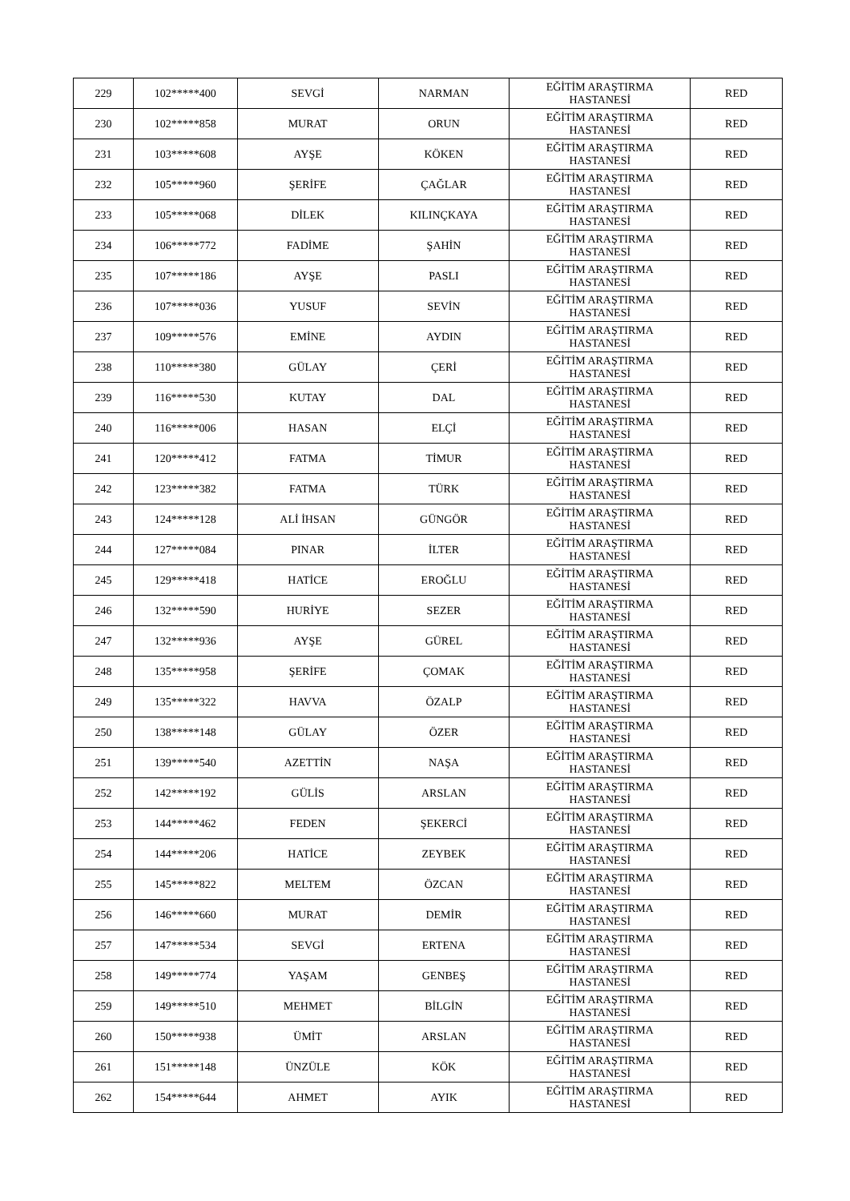| 229 | 102*****400 | SEVGİ | NARMAN | EĞİTİM ARAŞTIRMA HASTANESİ | RED |
| 230 | 102*****858 | MURAT | ORUN | EĞİTİM ARAŞTIRMA HASTANESİ | RED |
| 231 | 103*****608 | AYŞE | KÖKEN | EĞİTİM ARAŞTIRMA HASTANESİ | RED |
| 232 | 105*****960 | ŞERİFE | ÇAĞLAR | EĞİTİM ARAŞTIRMA HASTANESİ | RED |
| 233 | 105*****068 | DİLEK | KILINÇKAYA | EĞİTİM ARAŞTIRMA HASTANESİ | RED |
| 234 | 106*****772 | FADİME | ŞAHİN | EĞİTİM ARAŞTIRMA HASTANESİ | RED |
| 235 | 107*****186 | AYŞE | PASLI | EĞİTİM ARAŞTIRMA HASTANESİ | RED |
| 236 | 107*****036 | YUSUF | SEVİN | EĞİTİM ARAŞTIRMA HASTANESİ | RED |
| 237 | 109*****576 | EMİNE | AYDIN | EĞİTİM ARAŞTIRMA HASTANESİ | RED |
| 238 | 110*****380 | GÜLAY | ÇERİ | EĞİTİM ARAŞTIRMA HASTANESİ | RED |
| 239 | 116*****530 | KUTAY | DAL | EĞİTİM ARAŞTIRMA HASTANESİ | RED |
| 240 | 116*****006 | HASAN | ELÇİ | EĞİTİM ARAŞTIRMA HASTANESİ | RED |
| 241 | 120*****412 | FATMA | TİMUR | EĞİTİM ARAŞTIRMA HASTANESİ | RED |
| 242 | 123*****382 | FATMA | TÜRK | EĞİTİM ARAŞTIRMA HASTANESİ | RED |
| 243 | 124*****128 | ALİ İHSAN | GÜNGÖR | EĞİTİM ARAŞTIRMA HASTANESİ | RED |
| 244 | 127*****084 | PINAR | İLTER | EĞİTİM ARAŞTIRMA HASTANESİ | RED |
| 245 | 129*****418 | HATİCE | EROĞLU | EĞİTİM ARAŞTIRMA HASTANESİ | RED |
| 246 | 132*****590 | HURİYE | SEZER | EĞİTİM ARAŞTIRMA HASTANESİ | RED |
| 247 | 132*****936 | AYŞE | GÜREL | EĞİTİM ARAŞTIRMA HASTANESİ | RED |
| 248 | 135*****958 | ŞERİFE | ÇOMAK | EĞİTİM ARAŞTIRMA HASTANESİ | RED |
| 249 | 135*****322 | HAVVA | ÖZALP | EĞİTİM ARAŞTIRMA HASTANESİ | RED |
| 250 | 138*****148 | GÜLAY | ÖZER | EĞİTİM ARAŞTIRMA HASTANESİ | RED |
| 251 | 139*****540 | AZETTİN | NAŞA | EĞİTİM ARAŞTIRMA HASTANESİ | RED |
| 252 | 142*****192 | GÜLİS | ARSLAN | EĞİTİM ARAŞTIRMA HASTANESİ | RED |
| 253 | 144*****462 | FEDEN | ŞEKERCİ | EĞİTİM ARAŞTIRMA HASTANESİ | RED |
| 254 | 144*****206 | HATİCE | ZEYBEK | EĞİTİM ARAŞTIRMA HASTANESİ | RED |
| 255 | 145*****822 | MELTEM | ÖZCAN | EĞİTİM ARAŞTIRMA HASTANESİ | RED |
| 256 | 146*****660 | MURAT | DEMİR | EĞİTİM ARAŞTIRMA HASTANESİ | RED |
| 257 | 147*****534 | SEVGİ | ERTENA | EĞİTİM ARAŞTIRMA HASTANESİ | RED |
| 258 | 149*****774 | YAŞAM | GENBEŞ | EĞİTİM ARAŞTIRMA HASTANESİ | RED |
| 259 | 149*****510 | MEHMET | BİLGİN | EĞİTİM ARAŞTIRMA HASTANESİ | RED |
| 260 | 150*****938 | ÜMİT | ARSLAN | EĞİTİM ARAŞTIRMA HASTANESİ | RED |
| 261 | 151*****148 | ÜNZÜLE | KÖK | EĞİTİM ARAŞTIRMA HASTANESİ | RED |
| 262 | 154*****644 | AHMET | AYIK | EĞİTİM ARAŞTIRMA HASTANESİ | RED |